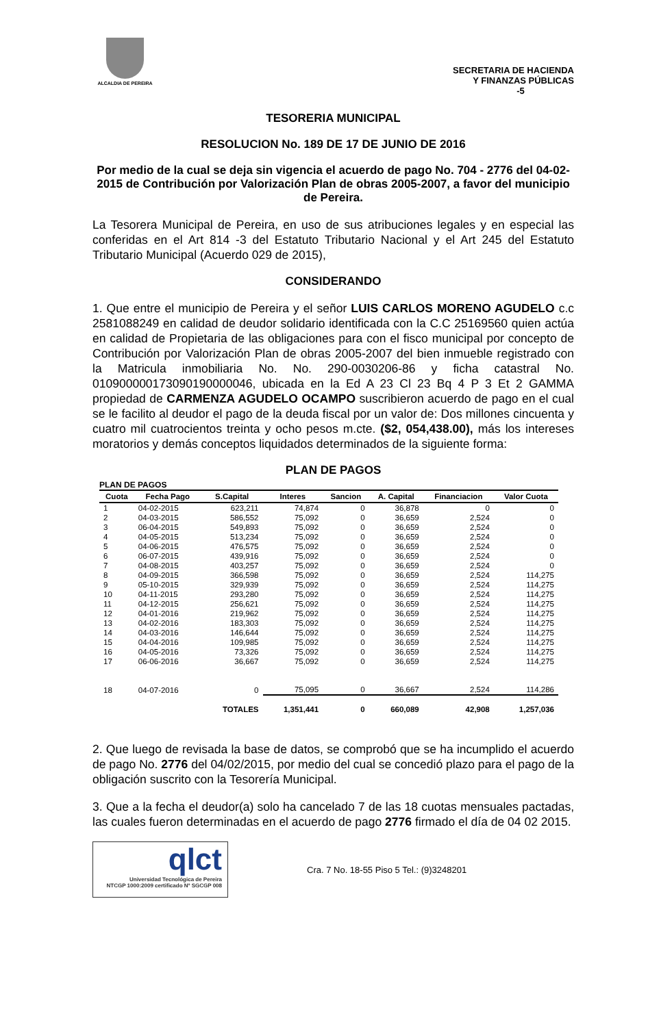ALCALDIA DE PEREIRA
SECRETARIA DE HACIENDA
Y FINANZAS PÚBLICAS
-5
TESORERIA MUNICIPAL
RESOLUCION No. 189 DE 17 DE JUNIO DE 2016
Por medio de la cual se deja sin vigencia el acuerdo de pago No. 704 - 2776 del 04-02-2015 de Contribución por Valorización Plan de obras 2005-2007, a favor del municipio de Pereira.
La Tesorera Municipal de Pereira, en uso de sus atribuciones legales y en especial las conferidas en el Art 814 -3 del Estatuto Tributario Nacional y el Art 245 del Estatuto Tributario Municipal (Acuerdo 029 de 2015),
CONSIDERANDO
1. Que entre el municipio de Pereira y el señor LUIS CARLOS MORENO AGUDELO c.c 2581088249 en calidad de deudor solidario identificada con la C.C 25169560 quien actúa en calidad de Propietaria de las obligaciones para con el fisco municipal por concepto de Contribución por Valorización Plan de obras 2005-2007 del bien inmueble registrado con la Matricula inmobiliaria No. No. 290-0030206-86 y ficha catastral No. 010900000173090190000046, ubicada en la Ed A 23 Cl 23 Bq 4 P 3 Et 2 GAMMA propiedad de CARMENZA AGUDELO OCAMPO suscribieron acuerdo de pago en el cual se le facilito al deudor el pago de la deuda fiscal por un valor de: Dos millones cincuenta y cuatro mil cuatrocientos treinta y ocho pesos m.cte. ($2, 054,438.00), más los intereses moratorios y demás conceptos liquidados determinados de la siguiente forma:
PLAN DE PAGOS
PLAN DE PAGOS
| Cuota | Fecha Pago | S.Capital | Interes | Sancion | A. Capital | Financiacion | Valor Cuota |
| --- | --- | --- | --- | --- | --- | --- | --- |
| 1 | 04-02-2015 | 623,211 | 74,874 | 0 | 36,878 | 0 | 0 |
| 2 | 04-03-2015 | 586,552 | 75,092 | 0 | 36,659 | 2,524 | 0 |
| 3 | 06-04-2015 | 549,893 | 75,092 | 0 | 36,659 | 2,524 | 0 |
| 4 | 04-05-2015 | 513,234 | 75,092 | 0 | 36,659 | 2,524 | 0 |
| 5 | 04-06-2015 | 476,575 | 75,092 | 0 | 36,659 | 2,524 | 0 |
| 6 | 06-07-2015 | 439,916 | 75,092 | 0 | 36,659 | 2,524 | 0 |
| 7 | 04-08-2015 | 403,257 | 75,092 | 0 | 36,659 | 2,524 | 0 |
| 8 | 04-09-2015 | 366,598 | 75,092 | 0 | 36,659 | 2,524 | 114,275 |
| 9 | 05-10-2015 | 329,939 | 75,092 | 0 | 36,659 | 2,524 | 114,275 |
| 10 | 04-11-2015 | 293,280 | 75,092 | 0 | 36,659 | 2,524 | 114,275 |
| 11 | 04-12-2015 | 256,621 | 75,092 | 0 | 36,659 | 2,524 | 114,275 |
| 12 | 04-01-2016 | 219,962 | 75,092 | 0 | 36,659 | 2,524 | 114,275 |
| 13 | 04-02-2016 | 183,303 | 75,092 | 0 | 36,659 | 2,524 | 114,275 |
| 14 | 04-03-2016 | 146,644 | 75,092 | 0 | 36,659 | 2,524 | 114,275 |
| 15 | 04-04-2016 | 109,985 | 75,092 | 0 | 36,659 | 2,524 | 114,275 |
| 16 | 04-05-2016 | 73,326 | 75,092 | 0 | 36,659 | 2,524 | 114,275 |
| 17 | 06-06-2016 | 36,667 | 75,092 | 0 | 36,659 | 2,524 | 114,275 |
| 18 | 04-07-2016 | 0 | 75,095 | 0 | 36,667 | 2,524 | 114,286 |
| | | TOTALES | 1,351,441 | 0 | 660,089 | 42,908 | 1,257,036 |
2. Que luego de revisada la base de datos, se comprobó que se ha incumplido el acuerdo de pago No. 2776 del 04/02/2015, por medio del cual se concedió plazo para el pago de la obligación suscrito con la Tesorería Municipal.
3. Que a la fecha el deudor(a) solo ha cancelado 7 de las 18 cuotas mensuales pactadas, las cuales fueron determinadas en el acuerdo de pago 2776 firmado el día de 04 02 2015.
qlct
Universidad Tecnológica de Pereira
NTCGP 1000:2009 certificado Nº SGCGP 008
Cra. 7 No. 18-55 Piso 5 Tel.: (9)3248201